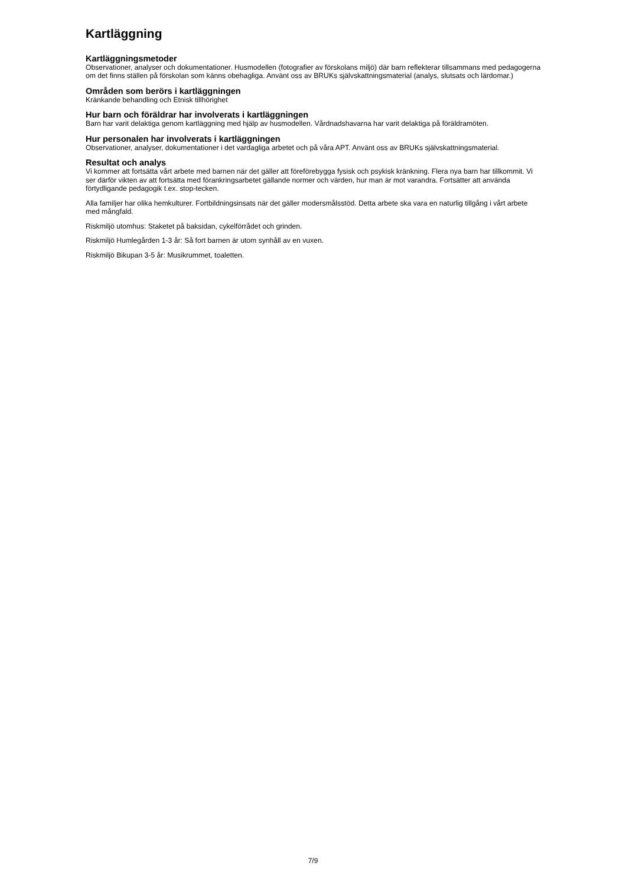Kartläggning
Kartläggningsmetoder
Observationer, analyser och dokumentationer. Husmodellen (fotografier av förskolans miljö) där barn reflekterar tillsammans med pedagogerna om det finns ställen på förskolan som känns obehagliga. Använt oss av BRUKs självskattningsmaterial (analys, slutsats och lärdomar.)
Områden som berörs i kartläggningen
Kränkande behandling och Etnisk tillhörighet
Hur barn och föräldrar har involverats i kartläggningen
Barn har varit delaktiga genom kartläggning med hjälp av husmodellen. Vårdnadshavarna har varit delaktiga på föräldramöten.
Hur personalen har involverats i kartläggningen
Observationer, analyser, dokumentationer i det vardagliga arbetet och på våra APT. Använt oss av BRUKs självskattningsmaterial.
Resultat och analys
Vi kommer att fortsätta vårt arbete med barnen när det gäller att föreförebygga fysisk och psykisk kränkning. Flera nya barn har tillkommit. Vi ser därför vikten av att fortsätta med förankringsarbetet gällande normer och värden, hur man är mot varandra. Fortsätter att använda förtydligande pedagogik t.ex. stop-tecken.
Alla familjer har olika hemkulturer. Fortbildningsinsats när det gäller modersmålsstöd. Detta arbete ska vara en naturlig tillgång i vårt arbete med mångfald.
Riskmiljö utomhus: Staketet på baksidan, cykelförrådet och grinden.
Riskmiljö Humlegården 1-3 år: Så fort barnen är utom synhåll av en vuxen.
Riskmiljö Bikupan 3-5 år: Musikrummet, toaletten.
7/9